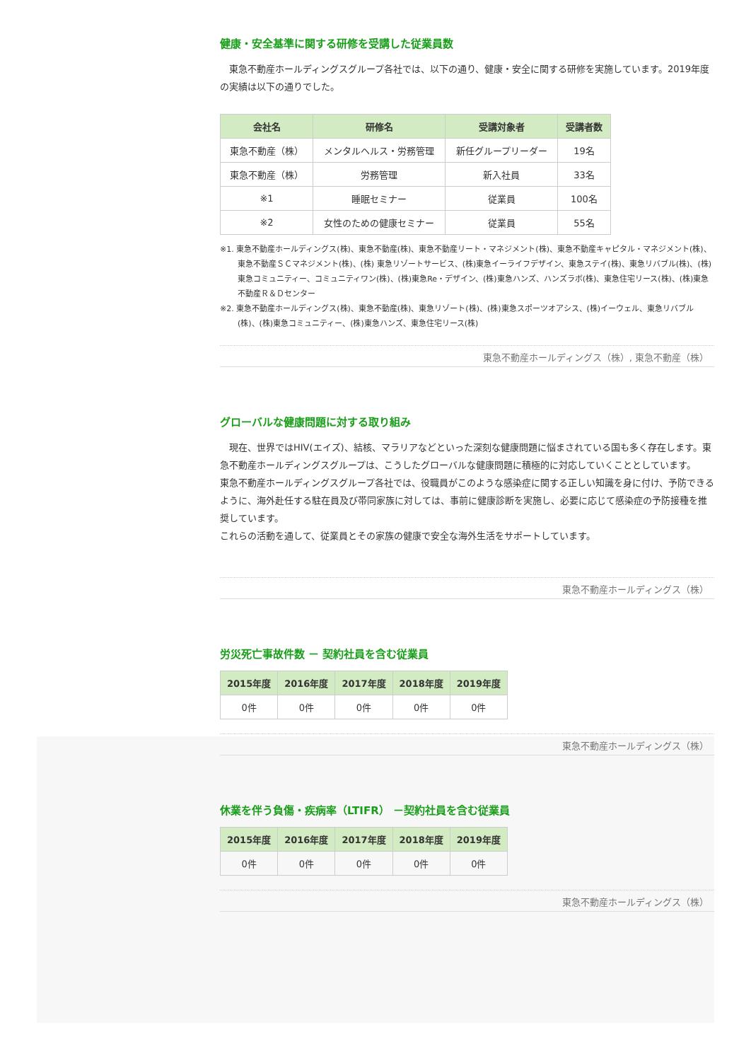健康・安全基準に関する研修を受講した従業員数
　東急不動産ホールディングスグループ各社では、以下の通り、健康・安全に関する研修を実施しています。2019年度の実績は以下の通りでした。
| 会社名 | 研修名 | 受講対象者 | 受講者数 |
| --- | --- | --- | --- |
| 東急不動産（株） | メンタルヘルス・労務管理 | 新任グループリーダー | 19名 |
| 東急不動産（株） | 労務管理 | 新入社員 | 33名 |
| ※1 | 睡眠セミナー | 従業員 | 100名 |
| ※2 | 女性のための健康セミナー | 従業員 | 55名 |
※1. 東急不動産ホールディングス(株)、東急不動産(株)、東急不動産リート・マネジメント(株)、東急不動産キャピタル・マネジメント(株)、 東急不動産ＳＣマネジメント(株)、(株) 東急リゾートサービス、(株)東急イーライフデザイン、東急ステイ(株)、東急リバブル(株)、(株)東急コミュニティー、コミュニティワン(株)、(株)東急Re・デザイン、(株)東急ハンズ、ハンズラボ(株)、東急住宅リース(株)、(株)東急不動産Ｒ＆Ｄセンター
※2. 東急不動産ホールディングス(株)、東急不動産(株)、東急リゾート(株)、(株)東急スポーツオアシス、(株)イーウェル、東急リバブル(株)、(株)東急コミュニティー、(株)東急ハンズ、東急住宅リース(株)
東急不動産ホールディングス（株）, 東急不動産（株）
グローバルな健康問題に対する取り組み
　現在、世界ではHIV(エイズ)、結核、マラリアなどといった深刻な健康問題に悩まされている国も多く存在します。東急不動産ホールディングスグループは、こうしたグローバルな健康問題に積極的に対応していくこととしています。
東急不動産ホールディングスグループ各社では、役職員がこのような感染症に関する正しい知識を身に付け、予防できるように、海外赴任する駐在員及び帯同家族に対しては、事前に健康診断を実施し、必要に応じて感染症の予防接種を推奨しています。
これらの活動を通して、従業員とその家族の健康で安全な海外生活をサポートしています。
東急不動産ホールディングス（株）
労災死亡事故件数 － 契約社員を含む従業員
| 2015年度 | 2016年度 | 2017年度 | 2018年度 | 2019年度 |
| --- | --- | --- | --- | --- |
| 0件 | 0件 | 0件 | 0件 | 0件 |
東急不動産ホールディングス（株）
休業を伴う負傷・疾病率（LTIFR） －契約社員を含む従業員
| 2015年度 | 2016年度 | 2017年度 | 2018年度 | 2019年度 |
| --- | --- | --- | --- | --- |
| 0件 | 0件 | 0件 | 0件 | 0件 |
東急不動産ホールディングス（株）